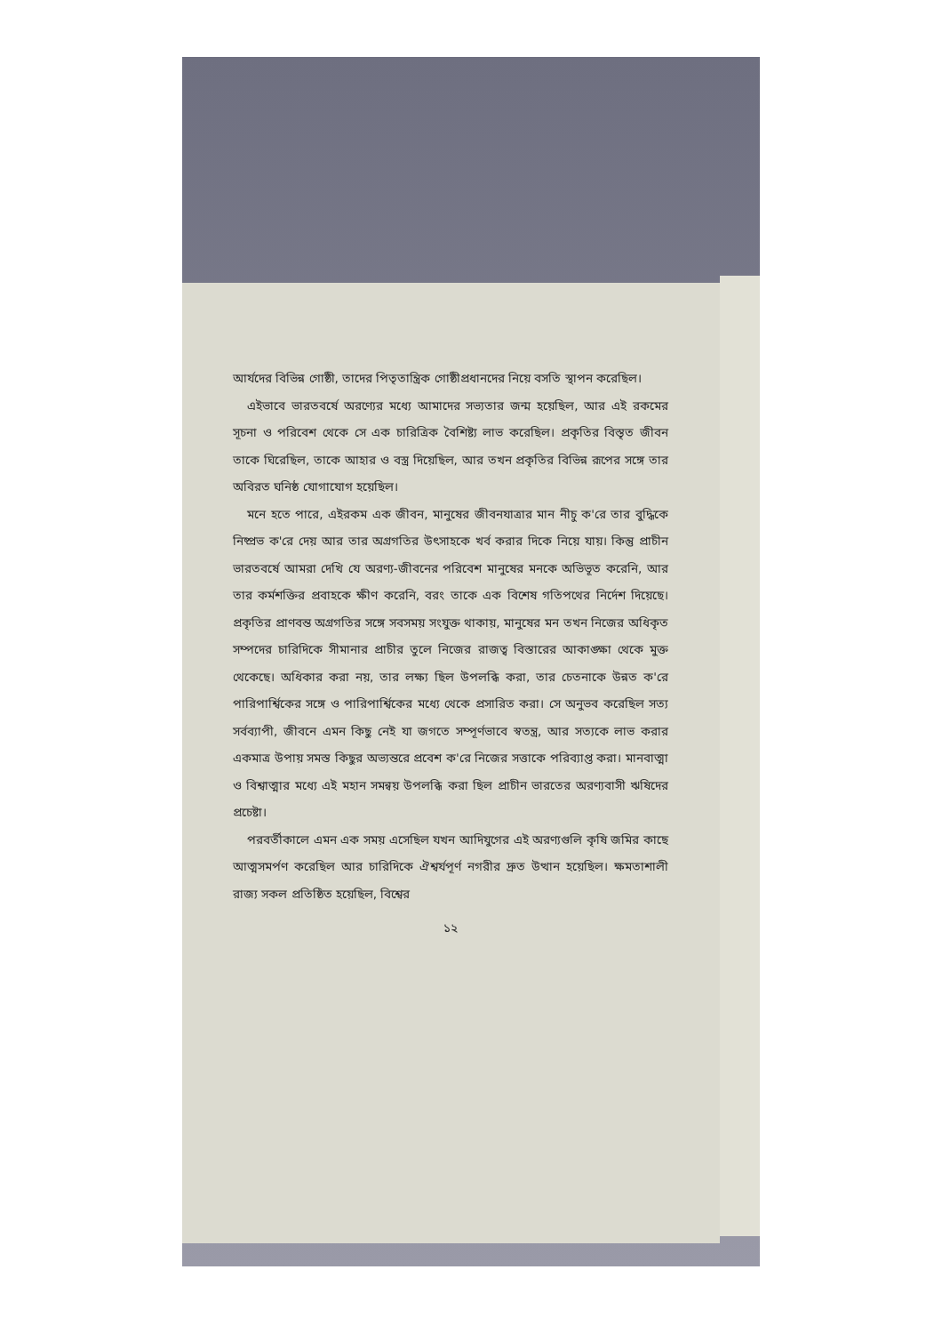আর্যদের বিভিন্ন গোষ্ঠী, তাদের পিতৃতান্ত্রিক গোষ্ঠীপ্রধানদের নিয়ে বসতি স্থাপন করেছিল।
এইভাবে ভারতবর্ষে অরণ্যের মধ্যে আমাদের সভ্যতার জন্ম হয়েছিল, আর এই রকমের সূচনা ও পরিবেশ থেকে সে এক চারিত্রিক বৈশিষ্ট্য লাভ করেছিল। প্রকৃতির বিস্তৃত জীবন তাকে ঘিরেছিল, তাকে আহার ও বস্ত্র দিয়েছিল, আর তখন প্রকৃতির বিভিন্ন রূপের সঙ্গে তার অবিরত ঘনিষ্ঠ যোগাযোগ হয়েছিল।
মনে হতে পারে, এইরকম এক জীবন, মানুষের জীবনযাত্রার মান নীচু ক'রে তার বুদ্ধিকে নিষ্প্রভ ক'রে দেয় আর তার অগ্রগতির উৎসাহকে খর্ব করার দিকে নিয়ে যায়। কিন্তু প্রাচীন ভারতবর্ষে আমরা দেখি যে অরণ্য-জীবনের পরিবেশ মানুষের মনকে অভিভূত করেনি, আর তার কর্মশক্তির প্রবাহকে ক্ষীণ করেনি, বরং তাকে এক বিশেষ গতিপথের নির্দেশ দিয়েছে। প্রকৃতির প্রাণবন্ত অগ্রগতির সঙ্গে সবসময় সংযুক্ত থাকায়, মানুষের মন তখন নিজের অধিকৃত সম্পদের চারিদিকে সীমানার প্রাচীর তুলে নিজের রাজত্ব বিস্তারের আকাঙ্ক্ষা থেকে মুক্ত থেকেছে। অধিকার করা নয়, তার লক্ষ্য ছিল উপলব্ধি করা, তার চেতনাকে উন্নত ক'রে পারিপার্শ্বিকের সঙ্গে ও পারিপার্শ্বিকের মধ্যে থেকে প্রসারিত করা। সে অনুভব করেছিল সত্য সর্বব্যাপী, জীবনে এমন কিছু নেই যা জগতে সম্পূর্ণভাবে স্বতন্ত্র, আর সত্যকে লাভ করার একমাত্র উপায় সমস্ত কিছুর অভ্যন্তরে প্রবেশ ক'রে নিজের সত্তাকে পরিব্যাপ্ত করা। মানবাত্মা ও বিশ্বাত্মার মধ্যে এই মহান সমন্বয় উপলব্ধি করা ছিল প্রাচীন ভারতের অরণ্যবাসী ঋষিদের প্রচেষ্টা।
পরবর্তীকালে এমন এক সময় এসেছিল যখন আদিযুগের এই অরণ্যগুলি কৃষি জমির কাছে আত্মসমর্পণ করেছিল আর চারিদিকে ঐশ্বর্যপূর্ণ নগরীর দ্রুত উত্থান হয়েছিল। ক্ষমতাশালী রাজ্য সকল প্রতিষ্ঠিত হয়েছিল, বিশ্বের
১২